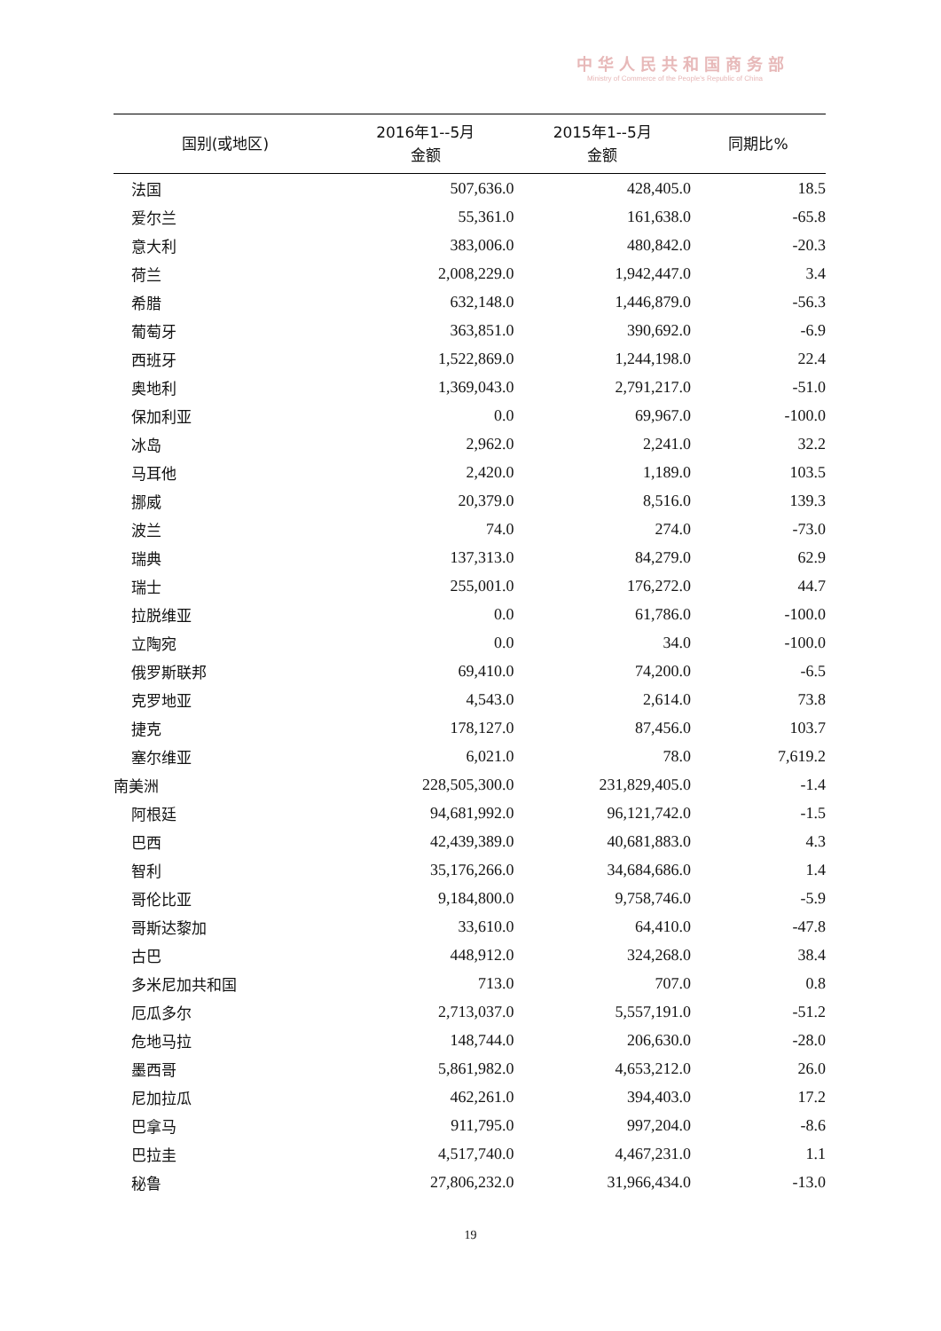中华人民共和国商务部
Ministry of Commerce of the People's Republic of China
| 国别(或地区) | 2016年1--5月 金额 | 2015年1--5月 金额 | 同期比% |
| --- | --- | --- | --- |
| 法国 | 507,636.0 | 428,405.0 | 18.5 |
| 爱尔兰 | 55,361.0 | 161,638.0 | -65.8 |
| 意大利 | 383,006.0 | 480,842.0 | -20.3 |
| 荷兰 | 2,008,229.0 | 1,942,447.0 | 3.4 |
| 希腊 | 632,148.0 | 1,446,879.0 | -56.3 |
| 葡萄牙 | 363,851.0 | 390,692.0 | -6.9 |
| 西班牙 | 1,522,869.0 | 1,244,198.0 | 22.4 |
| 奥地利 | 1,369,043.0 | 2,791,217.0 | -51.0 |
| 保加利亚 | 0.0 | 69,967.0 | -100.0 |
| 冰岛 | 2,962.0 | 2,241.0 | 32.2 |
| 马耳他 | 2,420.0 | 1,189.0 | 103.5 |
| 挪威 | 20,379.0 | 8,516.0 | 139.3 |
| 波兰 | 74.0 | 274.0 | -73.0 |
| 瑞典 | 137,313.0 | 84,279.0 | 62.9 |
| 瑞士 | 255,001.0 | 176,272.0 | 44.7 |
| 拉脱维亚 | 0.0 | 61,786.0 | -100.0 |
| 立陶宛 | 0.0 | 34.0 | -100.0 |
| 俄罗斯联邦 | 69,410.0 | 74,200.0 | -6.5 |
| 克罗地亚 | 4,543.0 | 2,614.0 | 73.8 |
| 捷克 | 178,127.0 | 87,456.0 | 103.7 |
| 塞尔维亚 | 6,021.0 | 78.0 | 7,619.2 |
| 南美洲 | 228,505,300.0 | 231,829,405.0 | -1.4 |
| 阿根廷 | 94,681,992.0 | 96,121,742.0 | -1.5 |
| 巴西 | 42,439,389.0 | 40,681,883.0 | 4.3 |
| 智利 | 35,176,266.0 | 34,684,686.0 | 1.4 |
| 哥伦比亚 | 9,184,800.0 | 9,758,746.0 | -5.9 |
| 哥斯达黎加 | 33,610.0 | 64,410.0 | -47.8 |
| 古巴 | 448,912.0 | 324,268.0 | 38.4 |
| 多米尼加共和国 | 713.0 | 707.0 | 0.8 |
| 厄瓜多尔 | 2,713,037.0 | 5,557,191.0 | -51.2 |
| 危地马拉 | 148,744.0 | 206,630.0 | -28.0 |
| 墨西哥 | 5,861,982.0 | 4,653,212.0 | 26.0 |
| 尼加拉瓜 | 462,261.0 | 394,403.0 | 17.2 |
| 巴拿马 | 911,795.0 | 997,204.0 | -8.6 |
| 巴拉圭 | 4,517,740.0 | 4,467,231.0 | 1.1 |
| 秘鲁 | 27,806,232.0 | 31,966,434.0 | -13.0 |
19